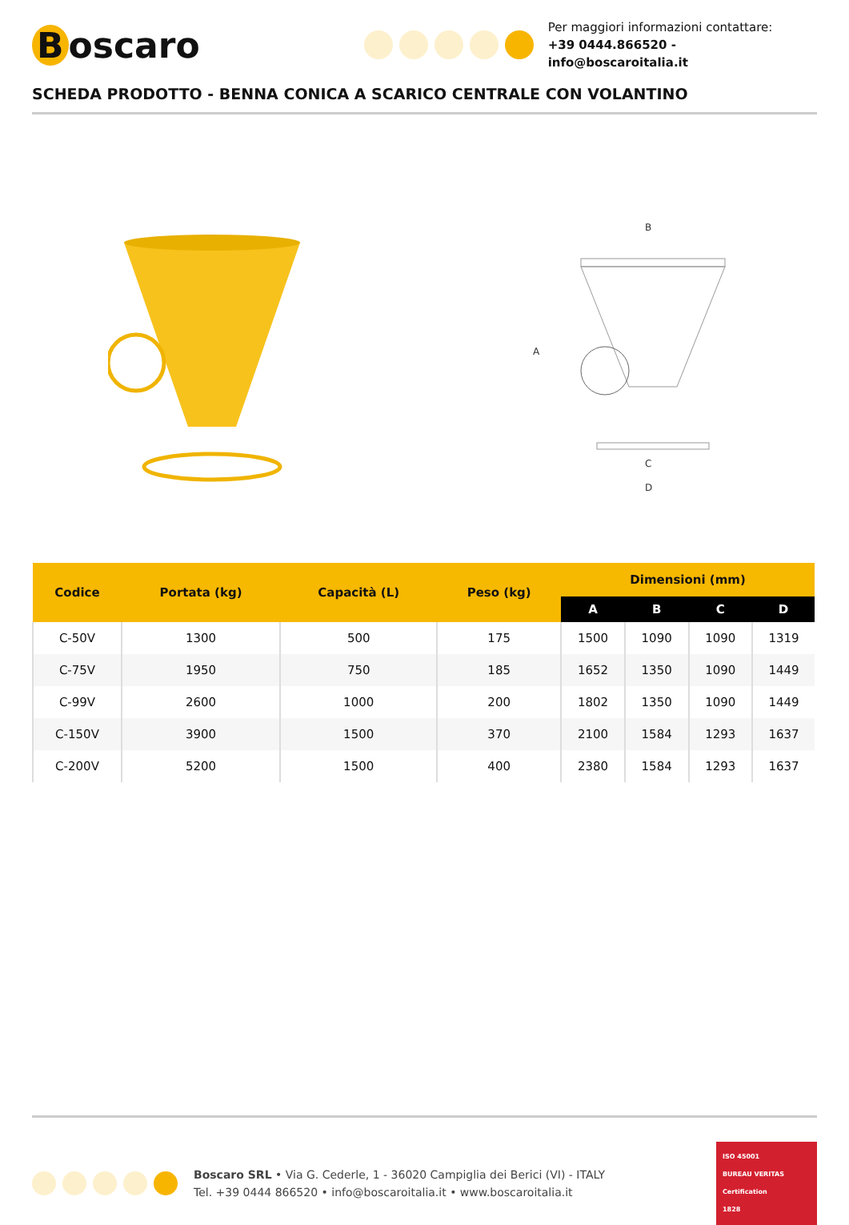Boscaro
Per maggiori informazioni contattare:
+39 0444.866520 - info@boscaroitalia.it
SCHEDA PRODOTTO - BENNA CONICA A SCARICO CENTRALE CON VOLANTINO
B
A
C
D
| Codice | Portata (kg) | Capacità (L) | Peso (kg) | Dimensioni (mm) | | | |
| --- | --- | --- | --- | --- | --- | --- | --- |
| | | | | A | B | C | D |
| C-50V | 1300 | 500 | 175 | 1500 | 1090 | 1090 | 1319 |
| C-75V | 1950 | 750 | 185 | 1652 | 1350 | 1090 | 1449 |
| C-99V | 2600 | 1000 | 200 | 1802 | 1350 | 1090 | 1449 |
| C-150V | 3900 | 1500 | 370 | 2100 | 1584 | 1293 | 1637 |
| C-200V | 5200 | 1500 | 400 | 2380 | 1584 | 1293 | 1637 |
Boscaro SRL • Via G. Cederle, 1 - 36020 Campiglia dei Berici (VI) - ITALY
Tel. +39 0444 866520 • info@boscaroitalia.it • www.boscaroitalia.it
ISO 45001
BUREAU VERITAS
Certification
1828